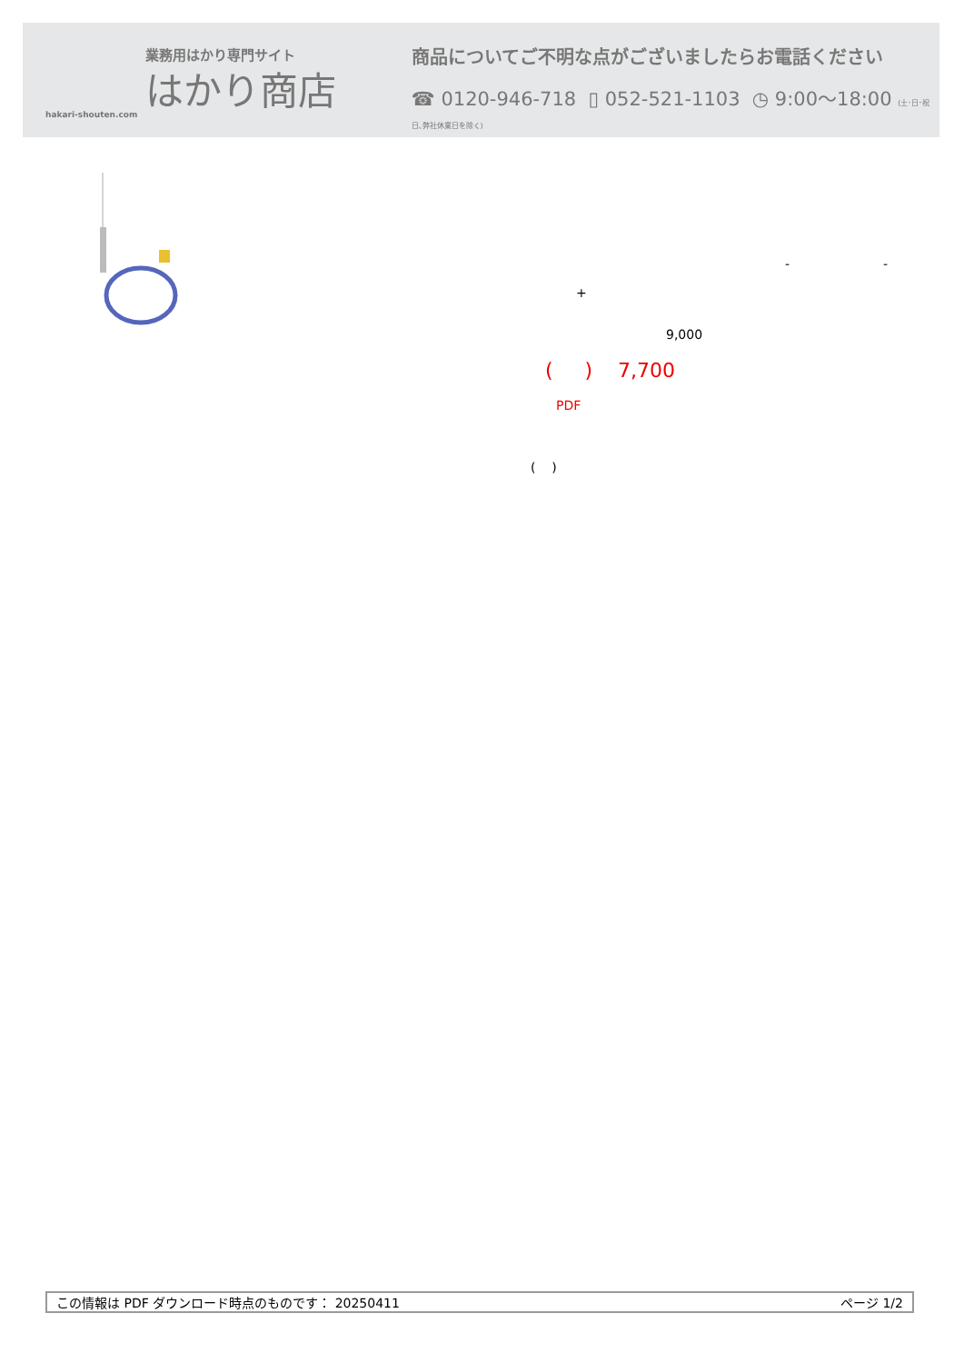業務用はかり専門サイト
はかり商店
hakari-shouten.com
商品についてご不明な点がございましたらお電話ください
☎ 0120-946-718 ▯ 052-521-1103 ◷ 9:00〜18:00 (土･日･祝日､弊社休業日を除く)
- -
+
9,000
( ) 7,700
PDF
( )
この情報は PDF ダウンロード時点のものです： 20250411 ページ 1/2